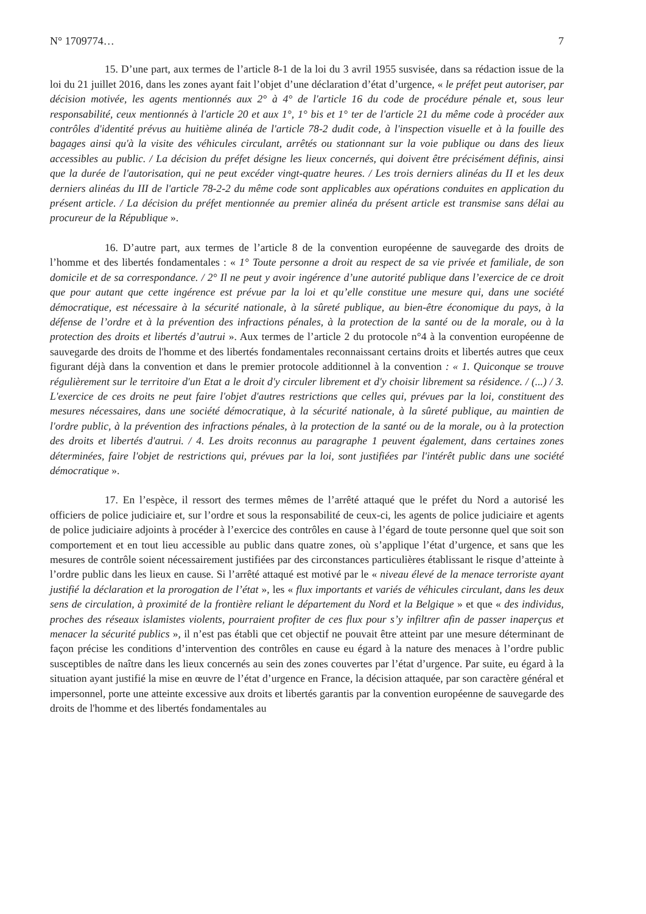N° 1709774… 7
15. D’une part, aux termes de l’article 8-1 de la loi du 3 avril 1955 susvisée, dans sa rédaction issue de la loi du 21 juillet 2016, dans les zones ayant fait l’objet d’une déclaration d’état d’urgence, « le préfet peut autoriser, par décision motivée, les agents mentionnés aux 2° à 4° de l'article 16 du code de procédure pénale et, sous leur responsabilité, ceux mentionnés à l'article 20 et aux 1°, 1° bis et 1° ter de l'article 21 du même code à procéder aux contrôles d'identité prévus au huitième alinéa de l'article 78-2 dudit code, à l'inspection visuelle et à la fouille des bagages ainsi qu'à la visite des véhicules circulant, arrêtés ou stationnant sur la voie publique ou dans des lieux accessibles au public. / La décision du préfet désigne les lieux concernés, qui doivent être précisément définis, ainsi que la durée de l'autorisation, qui ne peut excéder vingt-quatre heures. / Les trois derniers alinéas du II et les deux derniers alinéas du III de l'article 78-2-2 du même code sont applicables aux opérations conduites en application du présent article. / La décision du préfet mentionnée au premier alinéa du présent article est transmise sans délai au procureur de la République ».
16. D’autre part, aux termes de l’article 8 de la convention européenne de sauvegarde des droits de l’homme et des libertés fondamentales : « 1° Toute personne a droit au respect de sa vie privée et familiale, de son domicile et de sa correspondance. / 2° Il ne peut y avoir ingérence d’une autorité publique dans l’exercice de ce droit que pour autant que cette ingérence est prévue par la loi et qu’elle constitue une mesure qui, dans une société démocratique, est nécessaire à la sécurité nationale, à la sûreté publique, au bien-être économique du pays, à la défense de l’ordre et à la prévention des infractions pénales, à la protection de la santé ou de la morale, ou à la protection des droits et libertés d’autrui ». Aux termes de l’article 2 du protocole n°4 à la convention européenne de sauvegarde des droits de l'homme et des libertés fondamentales reconnaissant certains droits et libertés autres que ceux figurant déjà dans la convention et dans le premier protocole additionnel à la convention : « 1. Quiconque se trouve régulièrement sur le territoire d'un Etat a le droit d'y circuler librement et d'y choisir librement sa résidence. / (...) / 3. L'exercice de ces droits ne peut faire l'objet d'autres restrictions que celles qui, prévues par la loi, constituent des mesures nécessaires, dans une société démocratique, à la sécurité nationale, à la sûreté publique, au maintien de l'ordre public, à la prévention des infractions pénales, à la protection de la santé ou de la morale, ou à la protection des droits et libertés d'autrui. / 4. Les droits reconnus au paragraphe 1 peuvent également, dans certaines zones déterminées, faire l'objet de restrictions qui, prévues par la loi, sont justifiées par l'intérêt public dans une société démocratique ».
17. En l’espèce, il ressort des termes mêmes de l’arrêté attaqué que le préfet du Nord a autorisé les officiers de police judiciaire et, sur l’ordre et sous la responsabilité de ceux-ci, les agents de police judiciaire et agents de police judiciaire adjoints à procéder à l’exercice des contrôles en cause à l’égard de toute personne quel que soit son comportement et en tout lieu accessible au public dans quatre zones, où s’applique l’état d’urgence, et sans que les mesures de contrôle soient nécessairement justifiées par des circonstances particulières établissant le risque d’atteinte à l’ordre public dans les lieux en cause. Si l’arrêté attaqué est motivé par le « niveau élevé de la menace terroriste ayant justifié la déclaration et la prorogation de l’état », les « flux importants et variés de véhicules circulant, dans les deux sens de circulation, à proximité de la frontière reliant le département du Nord et la Belgique » et que « des individus, proches des réseaux islamistes violents, pourraient profiter de ces flux pour s’y infiltrer afin de passer inaperçus et menacer la sécurité publics », il n’est pas établi que cet objectif ne pouvait être atteint par une mesure déterminant de façon précise les conditions d’intervention des contrôles en cause eu égard à la nature des menaces à l’ordre public susceptibles de naître dans les lieux concernés au sein des zones couvertes par l’état d’urgence. Par suite, eu égard à la situation ayant justifié la mise en œuvre de l’état d’urgence en France, la décision attaquée, par son caractère général et impersonnel, porte une atteinte excessive aux droits et libertés garantis par la convention européenne de sauvegarde des droits de l'homme et des libertés fondamentales au